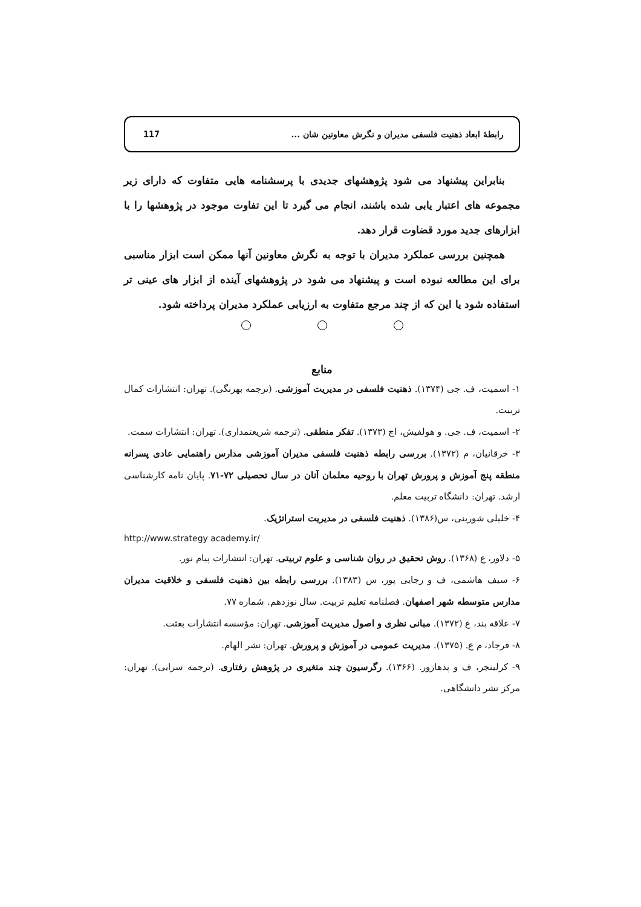رابطهٔ ابعاد ذهنیت فلسفی مدیران و نگرش معاونین شان ...
117
بنابراین پیشنهاد می شود پژوهشهای جدیدی با پرسشنامه هایی متفاوت که دارای زیر مجموعه های اعتبار یابی شده باشند، انجام می گیرد تا این تفاوت موجود در پژوهشها را با ابزارهای جدید مورد قضاوت قرار دهد.
همچنین بررسی عملکرد مدیران با توجه به نگرش معاونین آنها ممکن است ابزار مناسبی برای این مطالعه نبوده است و پیشنهاد می شود در پژوهشهای آینده از ابزار های عینی تر استفاده شود یا این که از چند مرجع متفاوت به ارزیابی عملکرد مدیران پرداخته شود.
منابع
۱- اسمیت، ف. جی (۱۳۷۴). ذهنیت فلسفی در مدیریت آموزشی. (ترجمه بهرنگی). تهران: انتشارات کمال تربیت.
۲- اسمیت، ف. جی. و هولفیش، اچ (۱۳۷۳). تفکر منطقی. (ترجمه شریعتمداری). تهران: انتشارات سمت.
۳- خرقانیان، م (۱۳۷۲). بررسی رابطه ذهنیت فلسفی مدیران آموزشی مدارس راهنمایی عادی پسرانه منطقه پنج آموزش و پرورش تهران با روحیه معلمان آنان در سال تحصیلی ۷۲-۷۱. پایان نامه کارشناسی ارشد. تهران: دانشگاه تربیت معلم.
۴- خلیلی شورینی، س(۱۳۸۶). ذهنیت فلسفی در مدیریت استراتژیک.
http://www.strategy academy.ir/
۵- دلاور، ع (۱۳۶۸). روش تحقیق در روان شناسی و علوم تربیتی. تهران: انتشارات پیام نور.
۶- سیف هاشمی، ف و رجایی پور، س (۱۳۸۳). بررسی رابطه بین ذهنیت فلسفی و خلاقیت مدیران مدارس متوسطه شهر اصفهان. فصلنامه تعلیم تربیت. سال نوزدهم. شماره ۷۷.
۷- علاقه بند، ع (۱۳۷۲). مبانی نظری و اصول مدیریت آموزشی. تهران: مؤسسه انتشارات بعثت.
۸- فرجاد، م ع. (۱۳۷۵). مدیریت عمومی در آموزش و پرورش. تهران: نشر الهام.
۹- کرلینجر، ف و پدهازور. (۱۳۶۶). رگرسیون چند متغیری در پژوهش رفتاری. (ترجمه سرایی). تهران: مرکز نشر دانشگاهی.